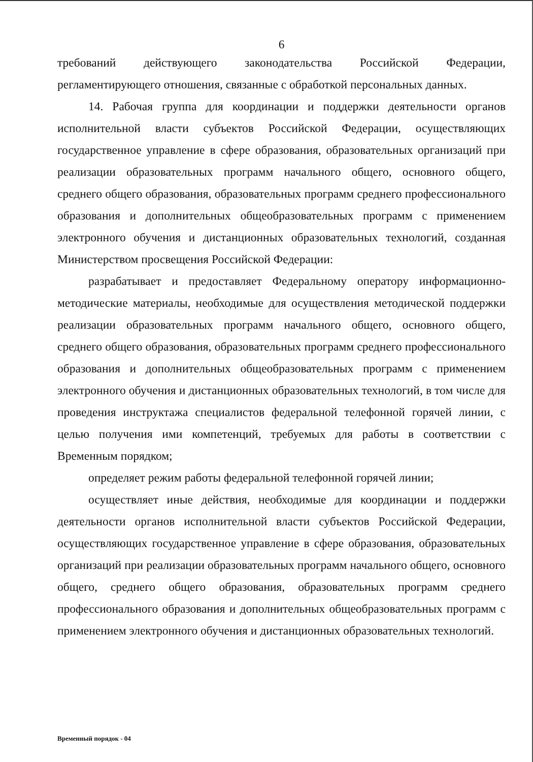6
требований действующего законодательства Российской Федерации, регламентирующего отношения, связанные с обработкой персональных данных.
14. Рабочая группа для координации и поддержки деятельности органов исполнительной власти субъектов Российской Федерации, осуществляющих государственное управление в сфере образования, образовательных организаций при реализации образовательных программ начального общего, основного общего, среднего общего образования, образовательных программ среднего профессионального образования и дополнительных общеобразовательных программ с применением электронного обучения и дистанционных образовательных технологий, созданная Министерством просвещения Российской Федерации:
разрабатывает и предоставляет Федеральному оператору информационно-методические материалы, необходимые для осуществления методической поддержки реализации образовательных программ начального общего, основного общего, среднего общего образования, образовательных программ среднего профессионального образования и дополнительных общеобразовательных программ с применением электронного обучения и дистанционных образовательных технологий, в том числе для проведения инструктажа специалистов федеральной телефонной горячей линии, с целью получения ими компетенций, требуемых для работы в соответствии с Временным порядком;
определяет режим работы федеральной телефонной горячей линии;
осуществляет иные действия, необходимые для координации и поддержки деятельности органов исполнительной власти субъектов Российской Федерации, осуществляющих государственное управление в сфере образования, образовательных организаций при реализации образовательных программ начального общего, основного общего, среднего общего образования, образовательных программ среднего профессионального образования и дополнительных общеобразовательных программ с применением электронного обучения и дистанционных образовательных технологий.
Временный порядок - 04